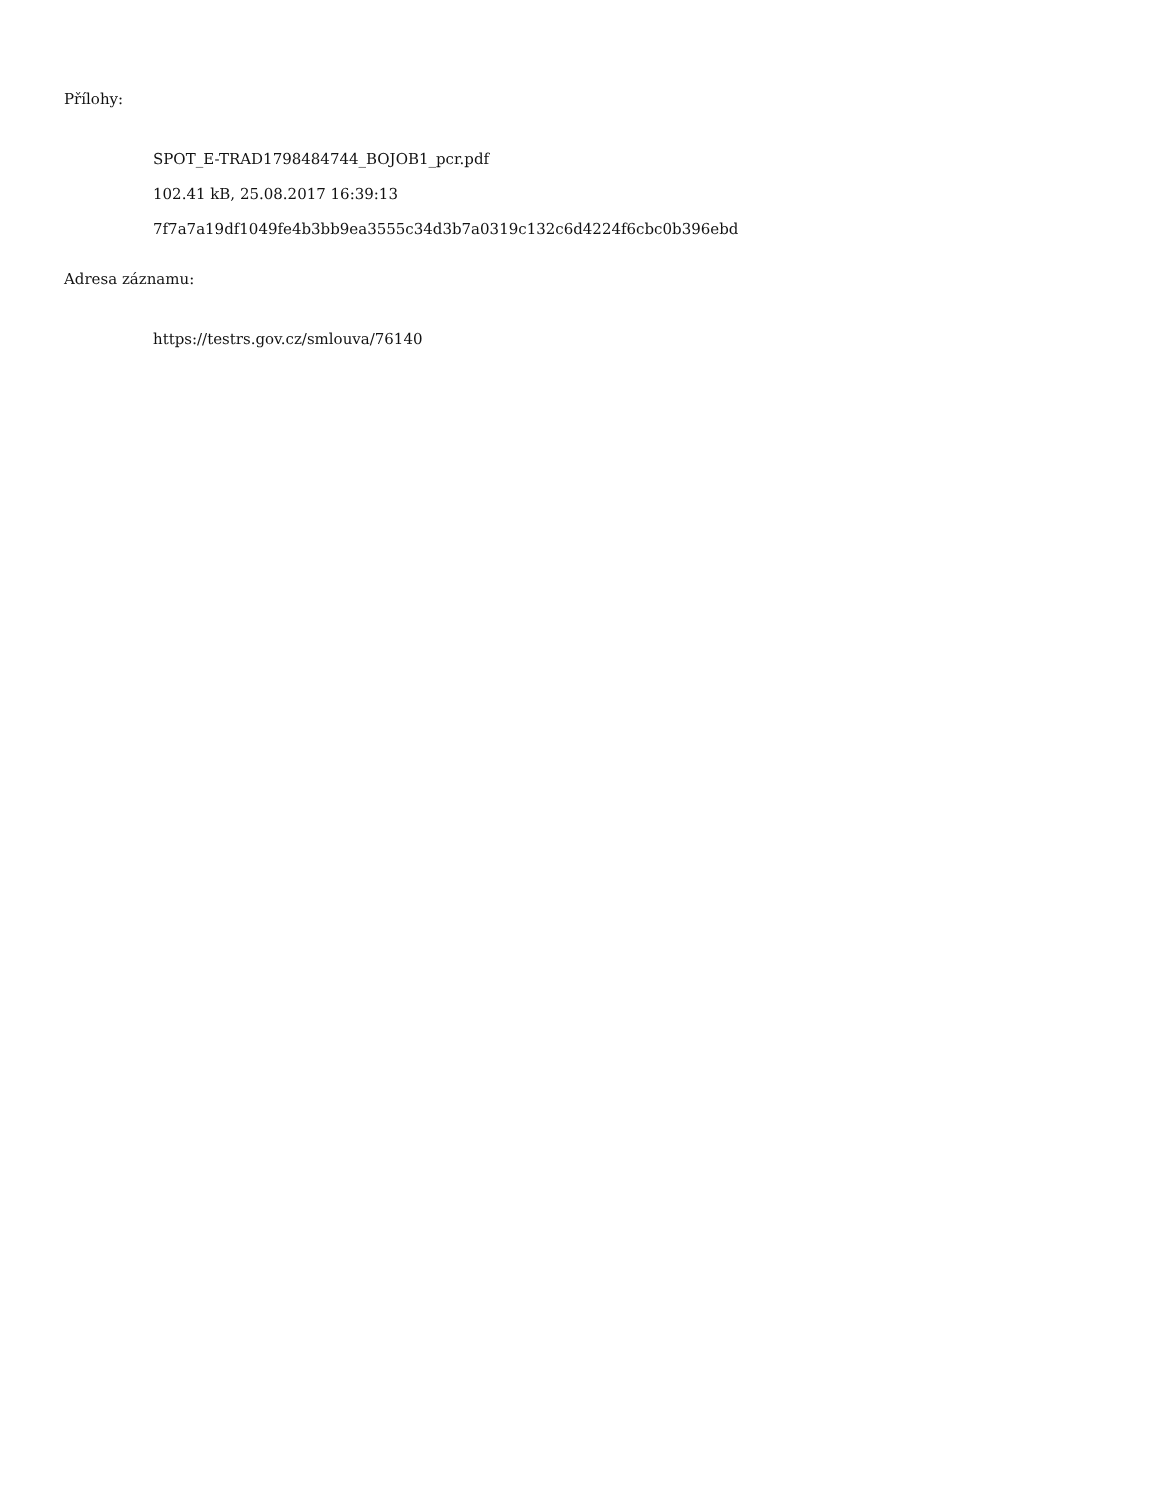Přílohy:
SPOT_E-TRAD1798484744_BOJOB1_pcr.pdf
102.41 kB, 25.08.2017 16:39:13
7f7a7a19df1049fe4b3bb9ea3555c34d3b7a0319c132c6d4224f6cbc0b396ebd
Adresa záznamu:
https://testrs.gov.cz/smlouva/76140